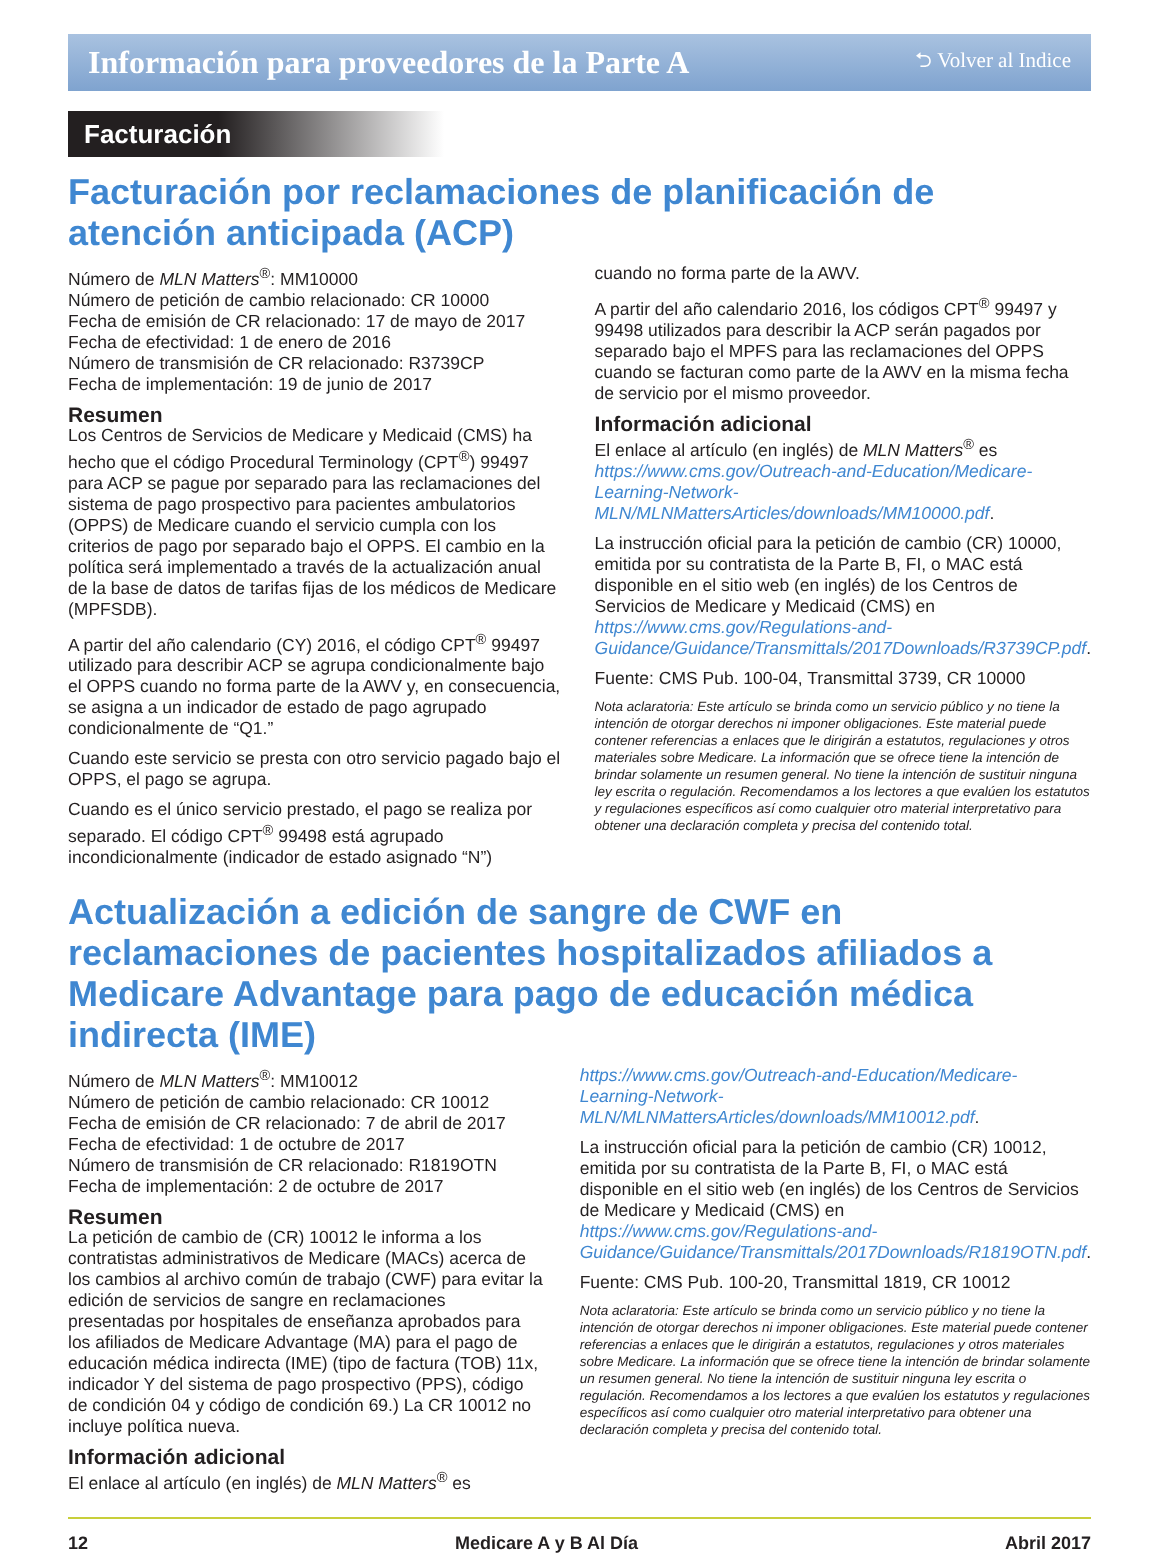Información para proveedores de la Parte A ⮌ Volver al Indice
Facturación
Facturación por reclamaciones de planificación de atención anticipada (ACP)
Número de MLN Matters<sup>®</sup>: MM10000
Número de petición de cambio relacionado: CR 10000
Fecha de emisión de CR relacionado: 17 de mayo de 2017
Fecha de efectividad: 1 de enero de 2016
Número de transmisión de CR relacionado: R3739CP
Fecha de implementación: 19 de junio de 2017
Resumen
Los Centros de Servicios de Medicare y Medicaid (CMS) ha hecho que el código Procedural Terminology (CPT<sup>®</sup>) 99497 para ACP se pague por separado para las reclamaciones del sistema de pago prospectivo para pacientes ambulatorios (OPPS) de Medicare cuando el servicio cumpla con los criterios de pago por separado bajo el OPPS. El cambio en la política será implementado a través de la actualización anual de la base de datos de tarifas fijas de los médicos de Medicare (MPFSDB).
A partir del año calendario (CY) 2016, el código CPT<sup>®</sup> 99497 utilizado para describir ACP se agrupa condicionalmente bajo el OPPS cuando no forma parte de la AWV y, en consecuencia, se asigna a un indicador de estado de pago agrupado condicionalmente de “Q1.”
Cuando este servicio se presta con otro servicio pagado bajo el OPPS, el pago se agrupa.
Cuando es el único servicio prestado, el pago se realiza por separado. El código CPT<sup>®</sup> 99498 está agrupado incondicionalmente (indicador de estado asignado “N”)
cuando no forma parte de la AWV.
A partir del año calendario 2016, los códigos CPT<sup>®</sup> 99497 y 99498 utilizados para describir la ACP serán pagados por separado bajo el MPFS para las reclamaciones del OPPS cuando se facturan como parte de la AWV en la misma fecha de servicio por el mismo proveedor.
Información adicional
El enlace al artículo (en inglés) de MLN Matters<sup>®</sup> es https://www.cms.gov/Outreach-and-Education/Medicare-Learning-Network-MLN/MLNMattersArticles/downloads/MM10000.pdf.
La instrucción oficial para la petición de cambio (CR) 10000, emitida por su contratista de la Parte B, FI, o MAC está disponible en el sitio web (en inglés) de los Centros de Servicios de Medicare y Medicaid (CMS) en https://www.cms.gov/Regulations-and-Guidance/Guidance/Transmittals/2017Downloads/R3739CP.pdf.
Fuente: CMS Pub. 100-04, Transmittal 3739, CR 10000
Nota aclaratoria: Este artículo se brinda como un servicio público y no tiene la intención de otorgar derechos ni imponer obligaciones. Este material puede contener referencias a enlaces que le dirigirán a estatutos, regulaciones y otros materiales sobre Medicare. La información que se ofrece tiene la intención de brindar solamente un resumen general. No tiene la intención de sustituir ninguna ley escrita o regulación. Recomendamos a los lectores a que evalúen los estatutos y regulaciones específicos así como cualquier otro material interpretativo para obtener una declaración completa y precisa del contenido total.
Actualización a edición de sangre de CWF en reclamaciones de pacientes hospitalizados afiliados a Medicare Advantage para pago de educación médica indirecta (IME)
Número de MLN Matters<sup>®</sup>: MM10012
Número de petición de cambio relacionado: CR 10012
Fecha de emisión de CR relacionado: 7 de abril de 2017
Fecha de efectividad: 1 de octubre de 2017
Número de transmisión de CR relacionado: R1819OTN
Fecha de implementación: 2 de octubre de 2017
Resumen
La petición de cambio de (CR) 10012 le informa a los contratistas administrativos de Medicare (MACs) acerca de los cambios al archivo común de trabajo (CWF) para evitar la edición de servicios de sangre en reclamaciones presentadas por hospitales de enseñanza aprobados para los afiliados de Medicare Advantage (MA) para el pago de educación médica indirecta (IME) (tipo de factura (TOB) 11x, indicador Y del sistema de pago prospectivo (PPS), código de condición 04 y código de condición 69.) La CR 10012 no incluye política nueva.
Información adicional
El enlace al artículo (en inglés) de MLN Matters<sup>®</sup> es
https://www.cms.gov/Outreach-and-Education/Medicare-Learning-Network-MLN/MLNMattersArticles/downloads/MM10012.pdf.
La instrucción oficial para la petición de cambio (CR) 10012, emitida por su contratista de la Parte B, FI, o MAC está disponible en el sitio web (en inglés) de los Centros de Servicios de Medicare y Medicaid (CMS) en https://www.cms.gov/Regulations-and-Guidance/Guidance/Transmittals/2017Downloads/R1819OTN.pdf.
Fuente: CMS Pub. 100-20, Transmittal 1819, CR 10012
Nota aclaratoria: Este artículo se brinda como un servicio público y no tiene la intención de otorgar derechos ni imponer obligaciones. Este material puede contener referencias a enlaces que le dirigirán a estatutos, regulaciones y otros materiales sobre Medicare. La información que se ofrece tiene la intención de brindar solamente un resumen general. No tiene la intención de sustituir ninguna ley escrita o regulación. Recomendamos a los lectores a que evalúen los estatutos y regulaciones específicos así como cualquier otro material interpretativo para obtener una declaración completa y precisa del contenido total.
12 Medicare A y B Al Día Abril 2017